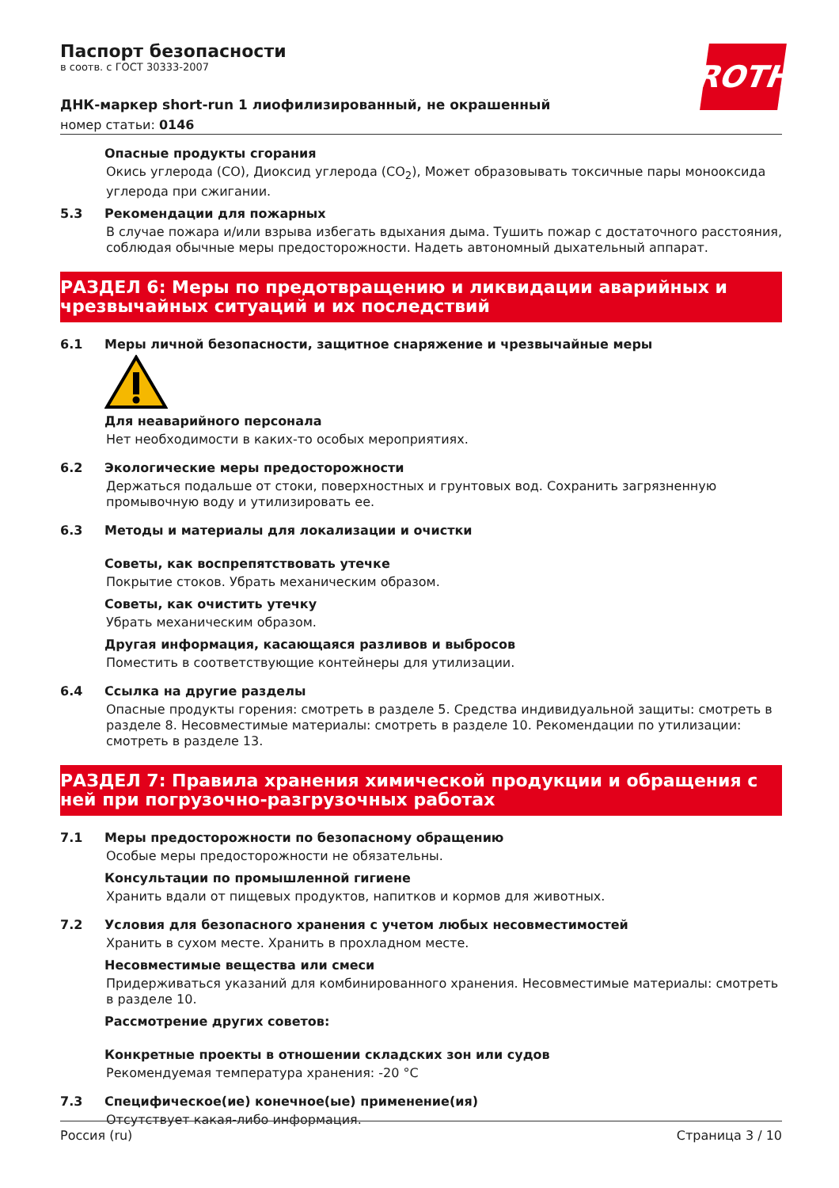Паспорт безопасности
в соотв. с ГОСТ 30333-2007
ROTH
ДНК-маркер short-run 1 лиофилизированный, не окрашенный
номер статьи: 0146
Опасные продукты сгорания
Окись углерода (CO), Диоксид углерода (CO<sub>2</sub>), Может образовывать токсичные пары монооксида углерода при сжигании.
5.3 Рекомендации для пожарных
В случае пожара и/или взрыва избегать вдыхания дыма. Тушить пожар с достаточного расстояния, соблюдая обычные меры предосторожности. Надеть автономный дыхательный аппарат.
РАЗДЕЛ 6: Меры по предотвращению и ликвидации аварийных и чрезвычайных ситуаций и их последствий
6.1 Меры личной безопасности, защитное снаряжение и чрезвычайные меры
Для неаварийного персонала
Нет необходимости в каких-то особых мероприятиях.
6.2 Экологические меры предосторожности
Держаться подальше от стоки, поверхностных и грунтовых вод. Сохранить загрязненную промывочную воду и утилизировать ее.
6.3 Методы и материалы для локализации и очистки
Советы, как воспрепятствовать утечке
Покрытие стоков. Убрать механическим образом.
Советы, как очистить утечку
Убрать механическим образом.
Другая информация, касающаяся разливов и выбросов
Поместить в соответствующие контейнеры для утилизации.
6.4 Ссылка на другие разделы
Опасные продукты горения: смотреть в разделе 5. Средства индивидуальной защиты: смотреть в разделе 8. Несовместимые материалы: смотреть в разделе 10. Рекомендации по утилизации: смотреть в разделе 13.
РАЗДЕЛ 7: Правила хранения химической продукции и обращения с ней при погрузочно-разгрузочных работах
7.1 Меры предосторожности по безопасному обращению
Особые меры предосторожности не обязательны.
Консультации по промышленной гигиене
Хранить вдали от пищевых продуктов, напитков и кормов для животных.
7.2 Условия для безопасного хранения с учетом любых несовместимостей
Хранить в сухом месте. Хранить в прохладном месте.
Несовместимые вещества или смеси
Придерживаться указаний для комбинированного хранения. Несовместимые материалы: смотреть в разделе 10.
Рассмотрение других советов:
Конкретные проекты в отношении складских зон или судов
Рекомендуемая температура хранения: -20 °C
7.3 Специфическое(ие) конечное(ые) применение(ия)
Отсутствует какая-либо информация.
Россия (ru) Страница 3 / 10